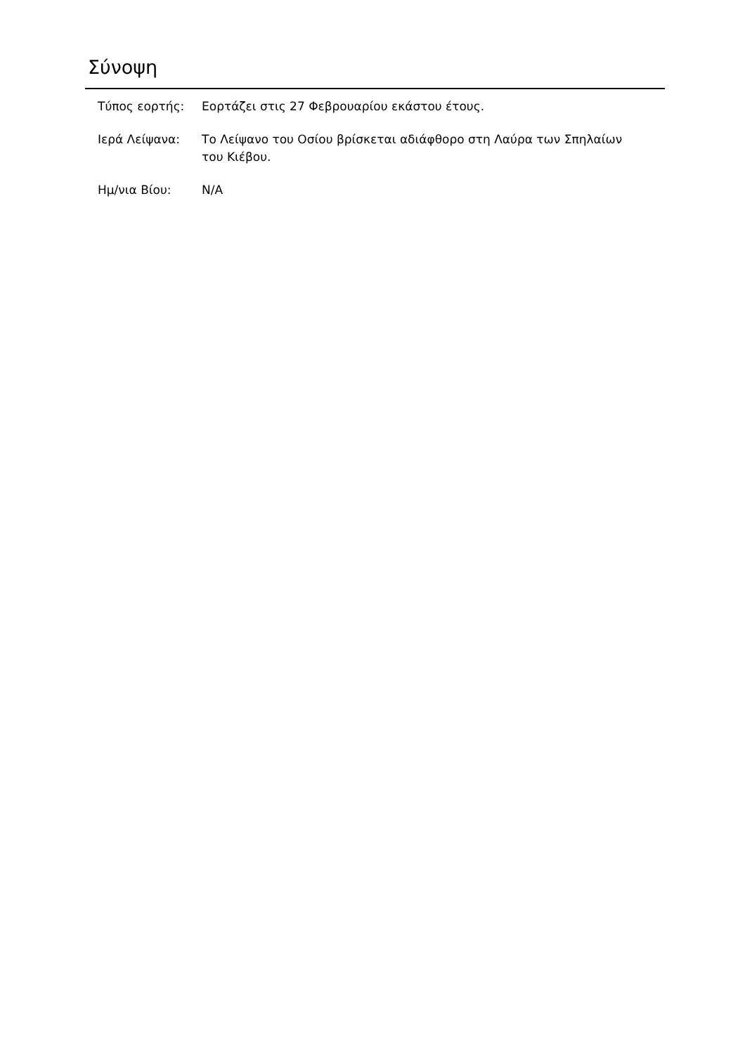Σύνοψη
| Τύπος εορτής: | Εορτάζει στις 27 Φεβρουαρίου εκάστου έτους. |
| Ιερά Λείψανα: | Το Λείψανο του Οσίου βρίσκεται αδιάφθορο στη Λαύρα των Σπηλαίων του Κιέβου. |
| Ημ/νια Βίου: | N/A |